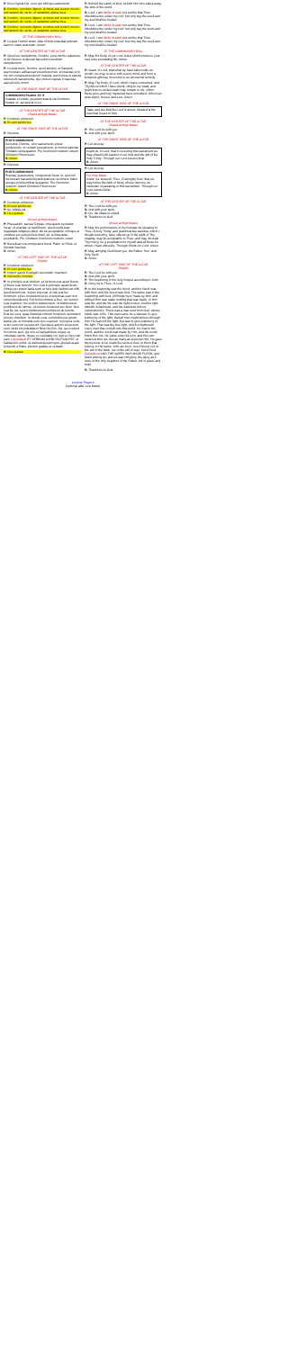| P: Ecce Agnus Dei, ecce qui tollit peccata mundi. S: Domine, non sum dignus, ut intres sub tectum meum: sed tantum dic verbo, et sanabitur anima mea. S: Domine, non sum dignus, ut intres sub tectum meum: sed tantum dic verbo, et sanabitur anima mea. S: Domine, non sum dignus, ut intres sub tectum meum: sed tantum dic verbo, et sanabitur anima mea. AT THE COMMUNION RAIL P: Corpus Domini nostri Jesu Christi custodiat animam tuam in vitam aeternam. Amen. AT THE CENTER OF THE ALTAR P: Quod ore sumpsimus, Domine, pura mente capiamus: et de munere temporali fiat nobis remedium sempiternum. P: Corpus tuum, Domine, quod sumpsi, et Sanguis, quem potavi, adhaereat visceribus meis: et praesta; ut in me non remaneat scelerum macula, quem pura et sancta refecerunt sacramenta. Qui vivis et regnas in saecula saeculorum. Amen. AT THE RIGHT SIDE OF THE ALTAR COMMUNION Psalms 32: 9 Gustate et videte, quoniam suavis est Dominus: beatus vir, qui sperat in eo. AT THE CENTER OF THE ALTAR (Stand at High Mass) P: Dominus vobiscum. S: Et cum spiritu tuo. AT THE RIGHT SIDE OF THE ALTAR P: Oremus. POSTCOMMUNION Da nobis, Domine, ut in sacramento ipsius percipiendo, et veniam peccatorum, et munus sanctae Trinitatis consequamur. Per Dominum nostrum Jesum Christum Filium tuum. S: Amen. P: Oremus. POSTCOMMUNION Praesta, quaesumus, omnipotens Deus: ut, quorum memoriam sacramenti participatione recolimus, fidem quoque proficientibus sequamur. Per Dominum nostrum Jesum Christum Filium tuum. S: Amen. AT THE CENTER OF THE ALTAR P: Dominus vobiscum. S: Et cum spiritu tuo. P: Ite, Missa est. S: Deo gratias. (Kneel at High Mass) P: Placeat tibi, sancta Trinitas, obsequium servitutis meae: et praesta; ut sacrificium, quod oculis tuae majestatis indignus obtuli, tibi sit acceptabile, mihique et omnibus pro quibus illud obtuli, sit, te miserante, propitiabile. Per Christum Dominum nostrum. Amen. P: Benedicat vos omnipotens Deus, Pater, et Filius, et Spiritus Sanctus. S: Amen. AT THE LEFT SIDE OF THE ALTAR (Stand) P: Dominus vobiscum. S: Et cum spiritu tuo. P: Initium sancti Evangelii secundum Joannem. S: Gloria tibi, Domine. P: In principio erat Verbum, et Verbum erat apud Deum, et Deus erat Verbum. Hoc erat in principio apud Deum. Omnia per ipsum facta sunt: et sine ipso factum est nihil, quod factum est: in ipso vita erat, et vita erat lux hominum: et lux in tenebris lucet, et tenebrae eam non comprehenderunt. Fuit homo missus a Deo, cui nomen erat Joannes. Hic venit in testimonium, ut testimonium perhiberet de lumine, ut omnes crederent per illum. Non erat ille lux, sed ut testimonium perhiberet de lumine. Erat lux vera, quae illuminat omnem hominem venientem in hunc mundum. In mundo erat, et mundus per ipsum factus est, et mundus eum non cognovit. In propria venit, et sui eum non receperunt. Quotquot autem receperunt eum, dedit eis potestatem filios Dei fieri, his, qui credunt in nomine ejus: qui non ex sanguinibus, neque ex voluntate carnis, neque ex voluntate viri, sed ex Deo nati sunt. (Genuflect) ET VERBUM CARO FACTUM EST, et habitavit in nobis: et vidimus gloriam ejus, gloriam quasi Unigeniti a Patre, plenum gratiae et veritatis. S: Deo gratias. | P: Behold the Lamb of God, behold Him who takes away the sins of the world. S: Lord, I am (strike breast) not worthy that Thou shouldst enter under my roof; but only say the word and my soul shall be healed. S: Lord, I am (strike breast) not worthy that Thou shouldst enter under my roof; but only say the word and my soul shall be healed. S: Lord, I am (strike breast) not worthy that Thou shouldst enter under my roof; but only say the word and my soul shall be healed. AT THE COMMUNION RAIL P: May the Body of our Lord Jesus Christ preserve your soul unto everlasting life. Amen. AT THE CENTER OF THE ALTAR P: Grant, O Lord, that what we have taken with our mouth, we may receive with a pure mind; and from a temporal gift may it become to us an eternal remedy. P: May Thy Body, O Lord, which I have consumed, and Thy Blood which I have drunk, cling to my vitals; and grant that no wicked stain may remain in me, whom these pure and holy mysteries have refreshed. Who lives and reigns, forever and ever. Amen. AT THE RIGHT SIDE OF THE ALTAR Taste and see that the Lord is sweet: blessed is the man that hopes in Him. AT THE CENTER OF THE ALTAR (Stand at High Mass) P: The Lord be with you. S: And with your spirit. AT THE RIGHT SIDE OF THE ALTAR P: Let us pray. Grant us, O Lord, that in receiving this sacrament we may obtain both pardon of our sins and the gift of the Holy Trinity. Through our Lord Jesus Christ. S: Amen. P: Let us pray. For Holy Mass Grant, we beseech Thee, O almighty God: that we may follow the faith of those whose memory we celebrate in partaking of this sacrament. Through our Lord Jesus Christ. S: Amen. AT THE CENTER OF THE ALTAR P: The Lord be with you. S: And with your spirit. P: Go, the Mass is ended. S: Thanks be to God. (Kneel at High Mass) P: May the performance of my homage be pleasing to Thee, O holy Trinity: and grant that the sacrifice which I, though unworthy, have offered up in the sight of Thy majesty, may be acceptable to Thee, and may, through Thy mercy, be a propitiation for myself and all those for whom I have offered it. Through Christ our Lord. Amen. P: May almighty God bless you, the Father, Son, and Holy Spirit. S: Amen. AT THE LEFT SIDE OF THE ALTAR (Stand) P: The Lord be with you. S: And with your spirit. P: The beginning of the holy Gospel according to John. S: Glory be to Thee, O Lord. P: In the beginning was the Word, and the Word was with God, and the Word was God. The same was in the beginning with God. All things were made by Him: and without Him was made nothing that was made: in Him was life, and the life was the light of men. And the light shineth in darkness, and the darkness did not comprehend it. There was a man sent from God, whose name was John. This man came for a witness, to give testimony of the light, that all men might believe through him. He was not the light, but was to give testimony of the light. That was the true light, which enlighteneth every man that cometh into this world. He was in the world, and the world was made by Him, and the world knew Him not. He came unto His own, and His own received Him not. But as many as received Him, He gave them power to be made the sons of God, to them that believe in His name. Who are born, not of blood, nor of the will of the flesh, nor of the will of man, but of God. (Genuflect) AND THE WORD WAS MADE FLESH, and dwelt among us, and we saw His glory, the glory as it were of the only begotten of the Father, full of grace and truth. S: Thanks be to God. |
Leonine Prayers
(optional after Low Mass)